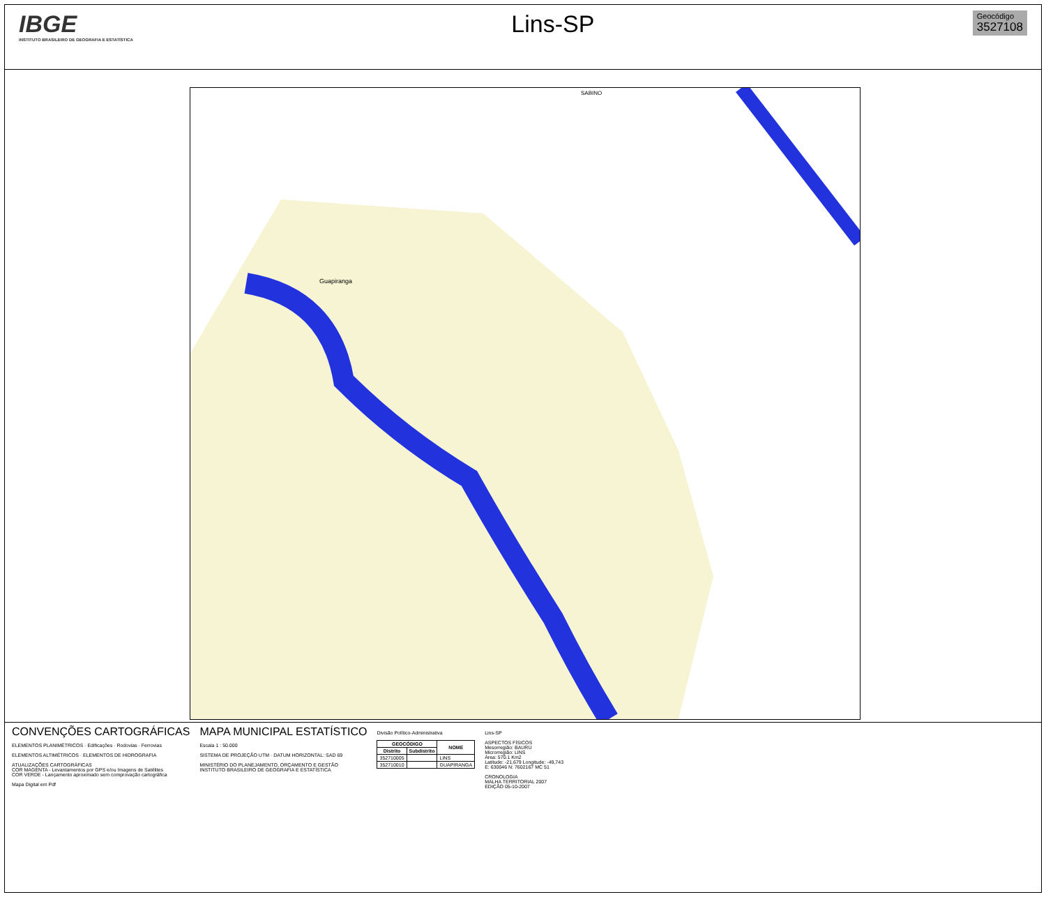IBGE
INSTITUTO BRASILEIRO DE GEOGRAFIA E ESTATÍSTICA
Lins-SP
Geocódigo
3527108
Guapiranga
SABINO
CONVENÇÕES CARTOGRÁFICAS
ELEMENTOS PLANIMÉTRICOS · Edificações · Rodovias · Ferrovias
ELEMENTOS ALTIMÉTRICOS · ELEMENTOS DE HIDROGRAFIA
ATUALIZAÇÕES CARTOGRÁFICAS
COR MAGENTA - Levantamentos por GPS e/ou Imagens de Satélites
COR VERDE - Lançamento aproximado sem comprovação cartográfica
Mapa Digital em Pdf
MAPA MUNICIPAL ESTATÍSTICO
Escala 1 : 50.000
SISTEMA DE PROJEÇÃO UTM · DATUM HORIZONTAL: SAD 69
MINISTÉRIO DO PLANEJAMENTO, ORÇAMENTO E GESTÃO
INSTITUTO BRASILEIRO DE GEOGRAFIA E ESTATÍSTICA
Divisão Político-Administrativa
| GEOCÓDIGO | | NOME |
| --- | --- | --- |
| Distrito | Subdistrito | |
| 352710005 | | LINS |
| 352710010 | | GUAPIRANGA |
Lins-SP
ASPECTOS FÍSICOS
Mesorregião: BAURU
Microrregião: LINS
Área: 570.1 Km2
Latitude: -21,679 Longitude: -49,743
E: 630046 N: 7602167 MC 51
CRONOLOGIA
MALHA TERRITORIAL 2007
EDIÇÃO 05-10-2007